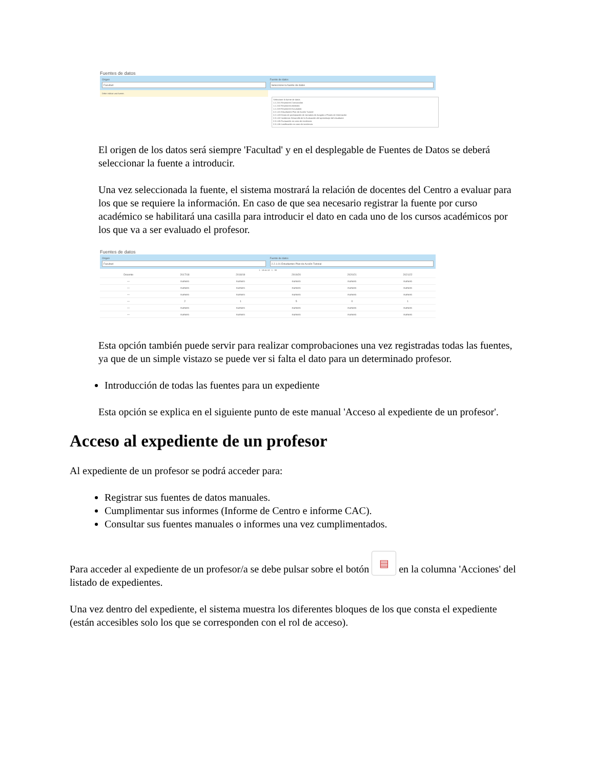Fuentes de datos
Origen
Facultad
Fuente de datos
Seleccione la fuente de datos
Debe indicar una fuente.
Seleccione la fuente de datos
1.1.2.01 Reuniones Convocadas
1.1.2.02 Reuniones Asistidas
1.1.2.03 Reuniones Excusadas
2.2.1.01 Estudiantes Plan de Acción Tutorial
2.2.1.03 Horas de participación de Jornadas de Acogida o Planes de Orientación
2.3.1.02 Incidencia Desarrollo de la Evaluación del aprendizaje del estudiante
2.3.1.05 Puntuación en caso de incidencia
2.3.1.06 Justificación en caso de incidencia
El origen de los datos será siempre 'Facultad' y en el desplegable de Fuentes de Datos se deberá seleccionar la fuente a introducir.
Una vez seleccionada la fuente, el sistema mostrará la relación de docentes del Centro a evaluar para los que se requiere la información. En caso de que sea necesario registrar la fuente por curso académico se habilitará una casilla para introducir el dato en cada uno de los cursos académicos por los que va a ser evaluado el profesor.
Fuentes de datos
Origen
Facultad
Fuente de datos
2.2.1.01 Estudiantes Plan de Acción Tutorial
1 - 18 de 18 · 1 · 30
| Docente | 2017/18 | 2018/19 | 2019/20 | 2020/21 | 2021/22 |
| --- | --- | --- | --- | --- | --- |
| — | numero | numero | numero | numero | numero |
| — | numero | numero | numero | numero | numero |
| — | numero | numero | numero | numero | numero |
| — | 2 | 1 | 5 | 0 | 1 |
| — | numero | numero | numero | numero | numero |
| — | numero | numero | numero | numero | numero |
Esta opción también puede servir para realizar comprobaciones una vez registradas todas las fuentes, ya que de un simple vistazo se puede ver si falta el dato para un determinado profesor.
Introducción de todas las fuentes para un expediente
Esta opción se explica en el siguiente punto de este manual 'Acceso al expediente de un profesor'.
Acceso al expediente de un profesor
Al expediente de un profesor se podrá acceder para:
Registrar sus fuentes de datos manuales.
Cumplimentar sus informes (Informe de Centro e informe CAC).
Consultar sus fuentes manuales o informes una vez cumplimentados.
Para acceder al expediente de un profesor/a se debe pulsar sobre el botón ▤ en la columna 'Acciones' del listado de expedientes.
Una vez dentro del expediente, el sistema muestra los diferentes bloques de los que consta el expediente (están accesibles solo los que se corresponden con el rol de acceso).